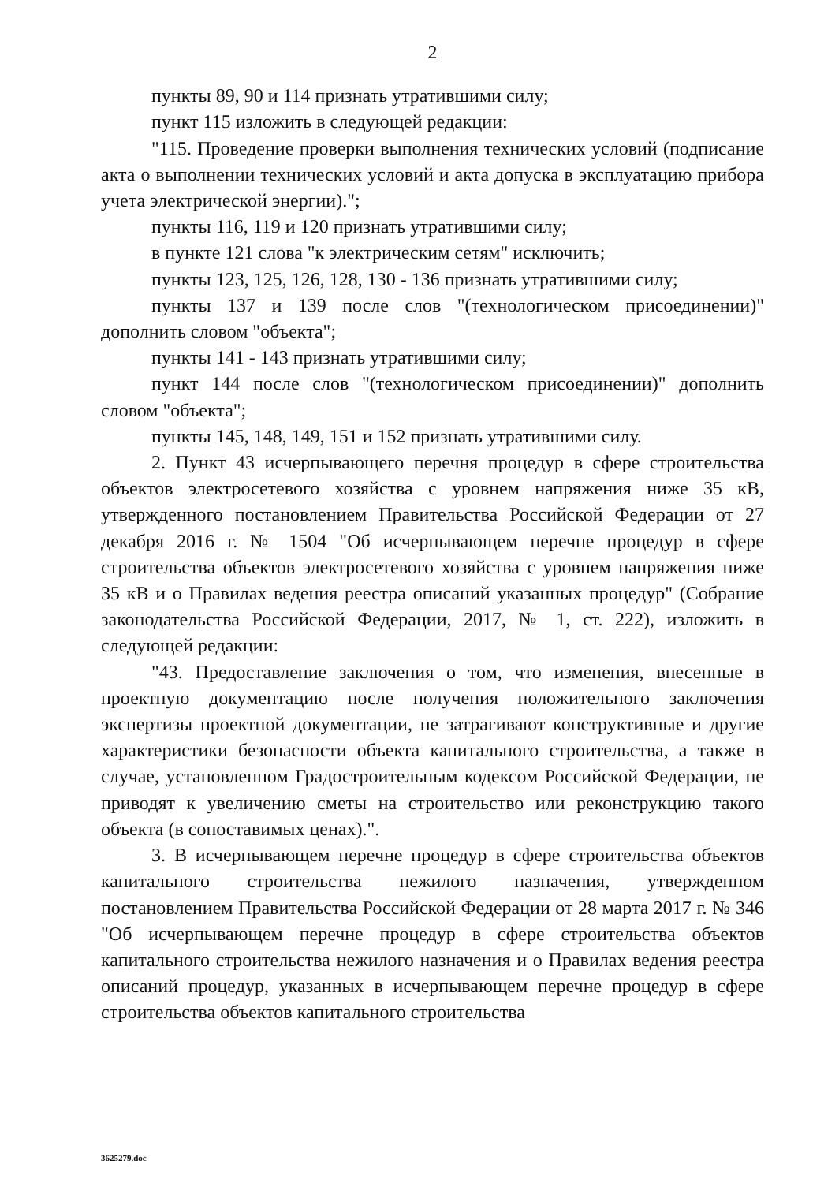2
пункты 89, 90 и 114 признать утратившими силу;
пункт 115 изложить в следующей редакции:
"115. Проведение проверки выполнения технических условий (подписание акта о выполнении технических условий и акта допуска в эксплуатацию прибора учета электрической энергии).";
пункты 116, 119 и 120 признать утратившими силу;
в пункте 121 слова "к электрическим сетям" исключить;
пункты 123, 125, 126, 128, 130 - 136 признать утратившими силу;
пункты 137 и 139 после слов "(технологическом присоединении)" дополнить словом "объекта";
пункты 141 - 143 признать утратившими силу;
пункт 144 после слов "(технологическом присоединении)" дополнить словом "объекта";
пункты 145, 148, 149, 151 и 152 признать утратившими силу.
2. Пункт 43 исчерпывающего перечня процедур в сфере строительства объектов электросетевого хозяйства с уровнем напряжения ниже 35 кВ, утвержденного постановлением Правительства Российской Федерации от 27 декабря 2016 г. № 1504 "Об исчерпывающем перечне процедур в сфере строительства объектов электросетевого хозяйства с уровнем напряжения ниже 35 кВ и о Правилах ведения реестра описаний указанных процедур" (Собрание законодательства Российской Федерации, 2017, № 1, ст. 222), изложить в следующей редакции:
"43. Предоставление заключения о том, что изменения, внесенные в проектную документацию после получения положительного заключения экспертизы проектной документации, не затрагивают конструктивные и другие характеристики безопасности объекта капитального строительства, а также в случае, установленном Градостроительным кодексом Российской Федерации, не приводят к увеличению сметы на строительство или реконструкцию такого объекта (в сопоставимых ценах).".
3. В исчерпывающем перечне процедур в сфере строительства объектов капитального строительства нежилого назначения, утвержденном постановлением Правительства Российской Федерации от 28 марта 2017 г. № 346 "Об исчерпывающем перечне процедур в сфере строительства объектов капитального строительства нежилого назначения и о Правилах ведения реестра описаний процедур, указанных в исчерпывающем перечне процедур в сфере строительства объектов капитального строительства
3625279.doc